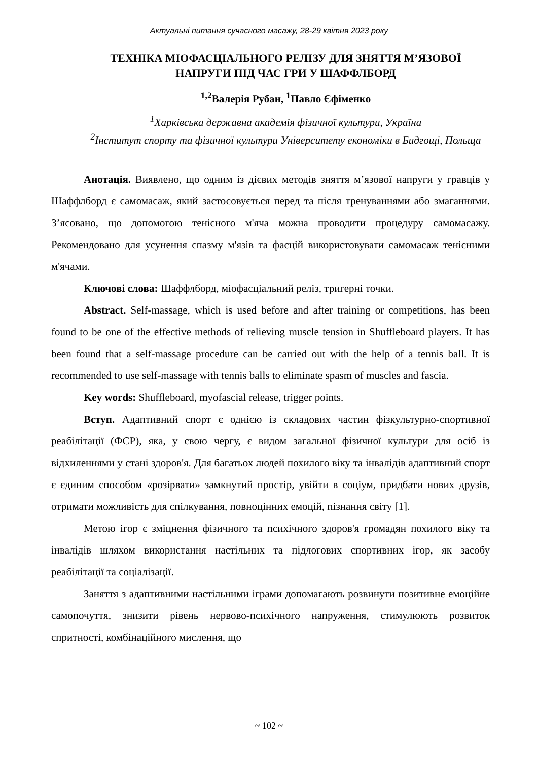Актуальні питання сучасного масажу, 28-29 квітня 2023 року
ТЕХНІКА МІОФАСЦІАЛЬНОГО РЕЛІЗУ ДЛЯ ЗНЯТТЯ М’ЯЗОВОЇ НАПРУГИ ПІД ЧАС ГРИ У ШАФФЛБОРД
<sup>1,2</sup>Валерія Рубан, <sup>1</sup>Павло Єфіменко
<sup>1</sup> Харківська державна академія фізичної культури, Україна
<sup>2</sup> Інститут спорту та фізичної культури Університету економіки в Бидгощі, Польща
Анотація. Виявлено, що одним із дієвих методів зняття м’язової напруги у гравців у Шаффлборд є самомасаж, який застосовується перед та після тренуваннями або змаганнями. З’ясовано, що допомогою тенісного м'яча можна проводити процедуру самомасажу. Рекомендовано для усунення спазму м'язів та фасцій використовувати самомасаж тенісними м'ячами.
Ключові слова: Шаффлборд, міофасціальний реліз, тригерні точки.
Abstract. Self-massage, which is used before and after training or competitions, has been found to be one of the effective methods of relieving muscle tension in Shuffleboard players. It has been found that a self-massage procedure can be carried out with the help of a tennis ball. It is recommended to use self-massage with tennis balls to eliminate spasm of muscles and fascia.
Key words: Shuffleboard, myofascial release, trigger points.
Вступ. Адаптивний спорт є однією із складових частин фізкультурно-спортивної реабілітації (ФСР), яка, у свою чергу, є видом загальної фізичної культури для осіб із відхиленнями у стані здоров'я. Для багатьох людей похилого віку та інвалідів адаптивний спорт є єдиним способом «розірвати» замкнутий простір, увійти в соціум, придбати нових друзів, отримати можливість для спілкування, повноцінних емоцій, пізнання світу [1].
Метою ігор є зміцнення фізичного та психічного здоров'я громадян похилого віку та інвалідів шляхом використання настільних та підлогових спортивних ігор, як засобу реабілітації та соціалізації.
Заняття з адаптивними настільними іграми допомагають розвинути позитивне емоційне самопочуття, знизити рівень нервово-психічного напруження, стимулюють розвиток спритності, комбінаційного мислення, що
~ 102 ~